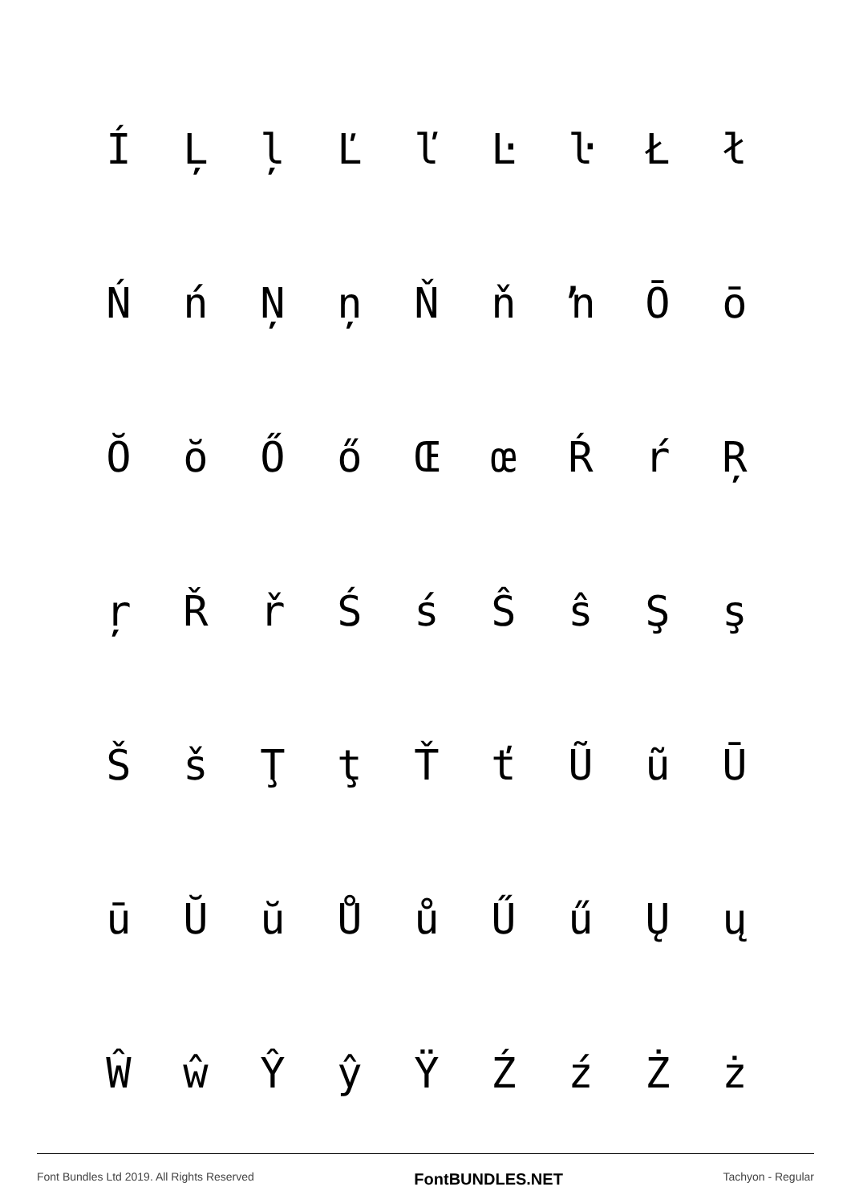| Í | Ļ | ļ | Ľ | ľ | Ŀ | ŀ | Ł | ł |
| Ń | ń | Ņ | ņ | Ň | ň | ŉ | Ō | ō |
| Ŏ | ŏ | Ő | ő | Œ | œ | Ŕ | ŕ | Ŗ |
| ŗ | Ř | ř | Ś | ś | Ŝ | ŝ | Ş | ş |
| Š | š | Ţ | ţ | Ť | ť | Ũ | ũ | Ū |
| ū | Ŭ | ŭ | Ů | ů | Ű | ű | Ų | ų |
| Ŵ | ŵ | Ŷ | ŷ | Ÿ | Ź | ź | Ż | ż |
Font Bundles Ltd 2019. All Rights Reserved FontBUNDLES.NET Tachyon - Regular